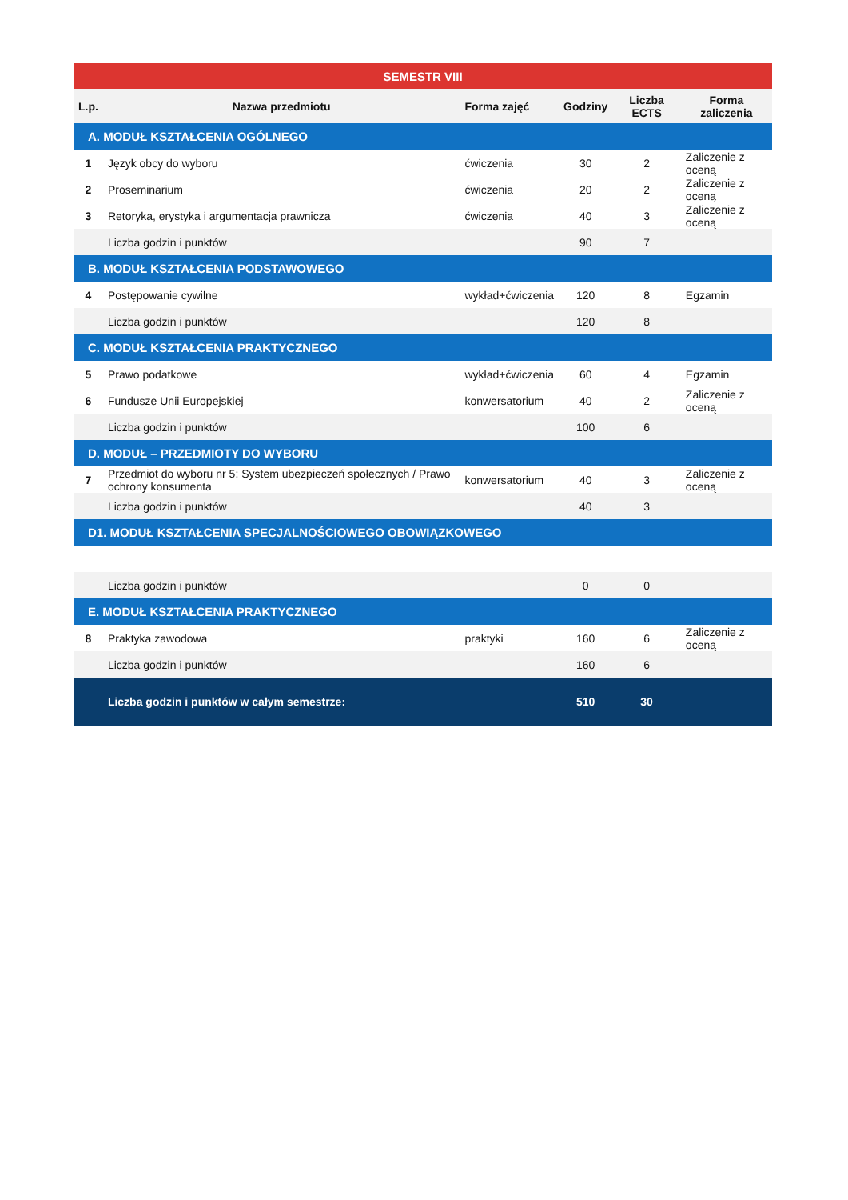| SEMESTR VIII | | | | | |
| --- | --- | --- | --- | --- | --- |
| L.p. | Nazwa przedmiotu | Forma zajęć | Godziny | Liczba ECTS | Forma zaliczenia |
| A. MODUŁ KSZTAŁCENIA OGÓLNEGO | | | | | |
| 1 | Język obcy do wyboru | ćwiczenia | 30 | 2 | Zaliczenie z oceną |
| 2 | Proseminarium | ćwiczenia | 20 | 2 | Zaliczenie z oceną |
| 3 | Retoryka, erystyka i argumentacja prawnicza | ćwiczenia | 40 | 3 | Zaliczenie z oceną |
| | Liczba godzin i punktów | | 90 | 7 | |
| B. MODUŁ KSZTAŁCENIA PODSTAWOWEGO | | | | | |
| 4 | Postępowanie cywilne | wykład+ćwiczenia | 120 | 8 | Egzamin |
| | Liczba godzin i punktów | | 120 | 8 | |
| C. MODUŁ KSZTAŁCENIA PRAKTYCZNEGO | | | | | |
| 5 | Prawo podatkowe | wykład+ćwiczenia | 60 | 4 | Egzamin |
| 6 | Fundusze Unii Europejskiej | konwersatorium | 40 | 2 | Zaliczenie z oceną |
| | Liczba godzin i punktów | | 100 | 6 | |
| D. MODUŁ – PRZEDMIOTY DO WYBORU | | | | | |
| 7 | Przedmiot do wyboru nr 5: System ubezpieczeń społecznych / Prawo ochrony konsumenta | konwersatorium | 40 | 3 | Zaliczenie z oceną |
| | Liczba godzin i punktów | | 40 | 3 | |
| D1. MODUŁ KSZTAŁCENIA SPECJALNOŚCIOWEGO OBOWIĄZKOWEGO | | | | | |
| | Liczba godzin i punktów | | 0 | 0 | |
| E. MODUŁ KSZTAŁCENIA PRAKTYCZNEGO | | | | | |
| 8 | Praktyka zawodowa | praktyki | 160 | 6 | Zaliczenie z oceną |
| | Liczba godzin i punktów | | 160 | 6 | |
| | Liczba godzin i punktów w całym semestrze: | | 510 | 30 | |